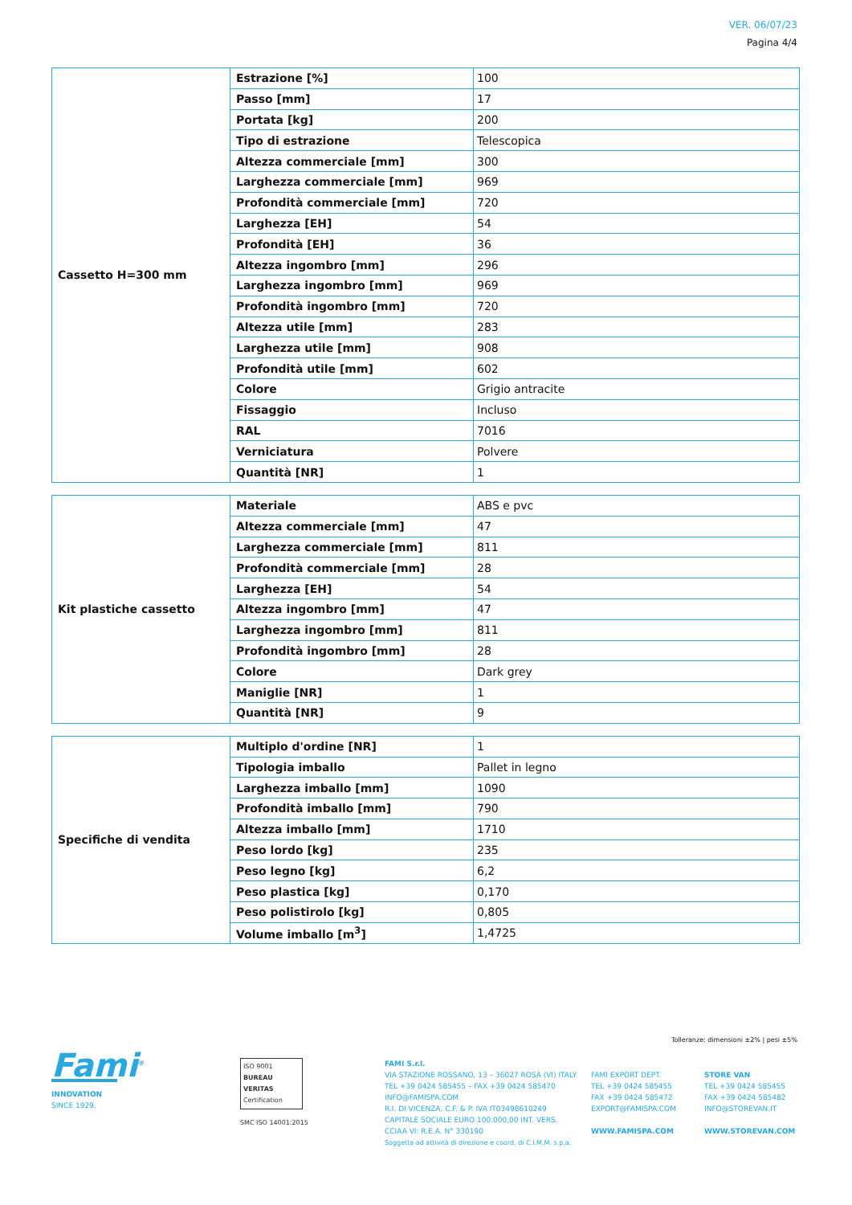VER. 06/07/23
Pagina 4/4
| Cassetto H=300 mm | Estrazione [%] | 100 |
| | Passo [mm] | 17 |
| | Portata [kg] | 200 |
| | Tipo di estrazione | Telescopica |
| | Altezza commerciale [mm] | 300 |
| | Larghezza commerciale [mm] | 969 |
| | Profondità commerciale [mm] | 720 |
| | Larghezza [EH] | 54 |
| | Profondità [EH] | 36 |
| | Altezza ingombro [mm] | 296 |
| | Larghezza ingombro [mm] | 969 |
| | Profondità ingombro [mm] | 720 |
| | Altezza utile [mm] | 283 |
| | Larghezza utile [mm] | 908 |
| | Profondità utile [mm] | 602 |
| | Colore | Grigio antracite |
| | Fissaggio | Incluso |
| | RAL | 7016 |
| | Verniciatura | Polvere |
| | Quantità [NR] | 1 |
| Kit plastiche cassetto | Materiale | ABS e pvc |
| | Altezza commerciale [mm] | 47 |
| | Larghezza commerciale [mm] | 811 |
| | Profondità commerciale [mm] | 28 |
| | Larghezza [EH] | 54 |
| | Altezza ingombro [mm] | 47 |
| | Larghezza ingombro [mm] | 811 |
| | Profondità ingombro [mm] | 28 |
| | Colore | Dark grey |
| | Maniglie [NR] | 1 |
| | Quantità [NR] | 9 |
| Specifiche di vendita | Multiplo d'ordine [NR] | 1 |
| | Tipologia imballo | Pallet in legno |
| | Larghezza imballo [mm] | 1090 |
| | Profondità imballo [mm] | 790 |
| | Altezza imballo [mm] | 1710 |
| | Peso lordo [kg] | 235 |
| | Peso legno [kg] | 6,2 |
| | Peso plastica [kg] | 0,170 |
| | Peso polistirolo [kg] | 0,805 |
| | Volume imballo [m<sup>3</sup>] | 1,4725 |
Tolleranze: dimensioni ±2% | pesi ±5%
Fami<sup>®</sup>
INNOVATION
SINCE 1929.
ISO 9001
BUREAU VERITAS
Certification
SMC ISO 14001:2015
FAMI S.r.l.
VIA STAZIONE ROSSANO, 13 – 36027 ROSÀ (VI) ITALY
TEL +39 0424 585455 – FAX +39 0424 585470
INFO@FAMISPA.COM
R.I. DI VICENZA, C.F. & P. IVA IT03498610249
CAPITALE SOCIALE EURO 100.000,00 INT. VERS.
CCIAA VI: R.E.A. N° 330190
Soggetta ad attività di direzione e coord. di C.I.M.M. s.p.a.
FAMI EXPORT DEPT.
TEL +39 0424 585455
FAX +39 0424 585472
EXPORT@FAMISPA.COM
WWW.FAMISPA.COM
STORE VAN
TEL +39 0424 585455
FAX +39 0424 585482
INFO@STOREVAN.IT
WWW.STOREVAN.COM